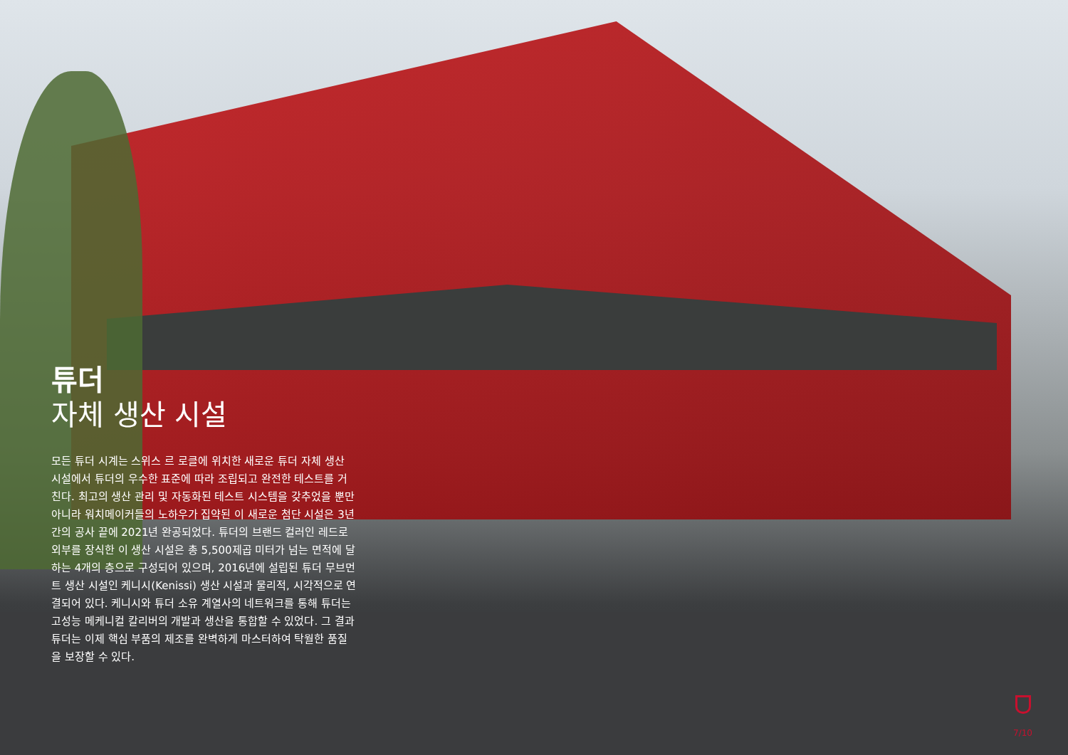튜더
자체 생산 시설
모든 튜더 시계는 스위스 르 로클에 위치한 새로운 튜더 자체 생산 시설에서 튜더의 우수한 표준에 따라 조립되고 완전한 테스트를 거친다. 최고의 생산 관리 및 자동화된 테스트 시스템을 갖추었을 뿐만 아니라 워치메이커들의 노하우가 집약된 이 새로운 첨단 시설은 3년간의 공사 끝에 2021년 완공되었다. 튜더의 브랜드 컬러인 레드로 외부를 장식한 이 생산 시설은 총 5,500제곱 미터가 넘는 면적에 달하는 4개의 층으로 구성되어 있으며, 2016년에 설립된 튜더 무브먼트 생산 시설인 케니시(Kenissi) 생산 시설과 물리적, 시각적으로 연결되어 있다. 케니시와 튜더 소유 계열사의 네트워크를 통해 튜더는 고성능 메케니컬 칼리버의 개발과 생산을 통합할 수 있었다. 그 결과 튜더는 이제 핵심 부품의 제조를 완벽하게 마스터하여 탁월한 품질을 보장할 수 있다.
7/10